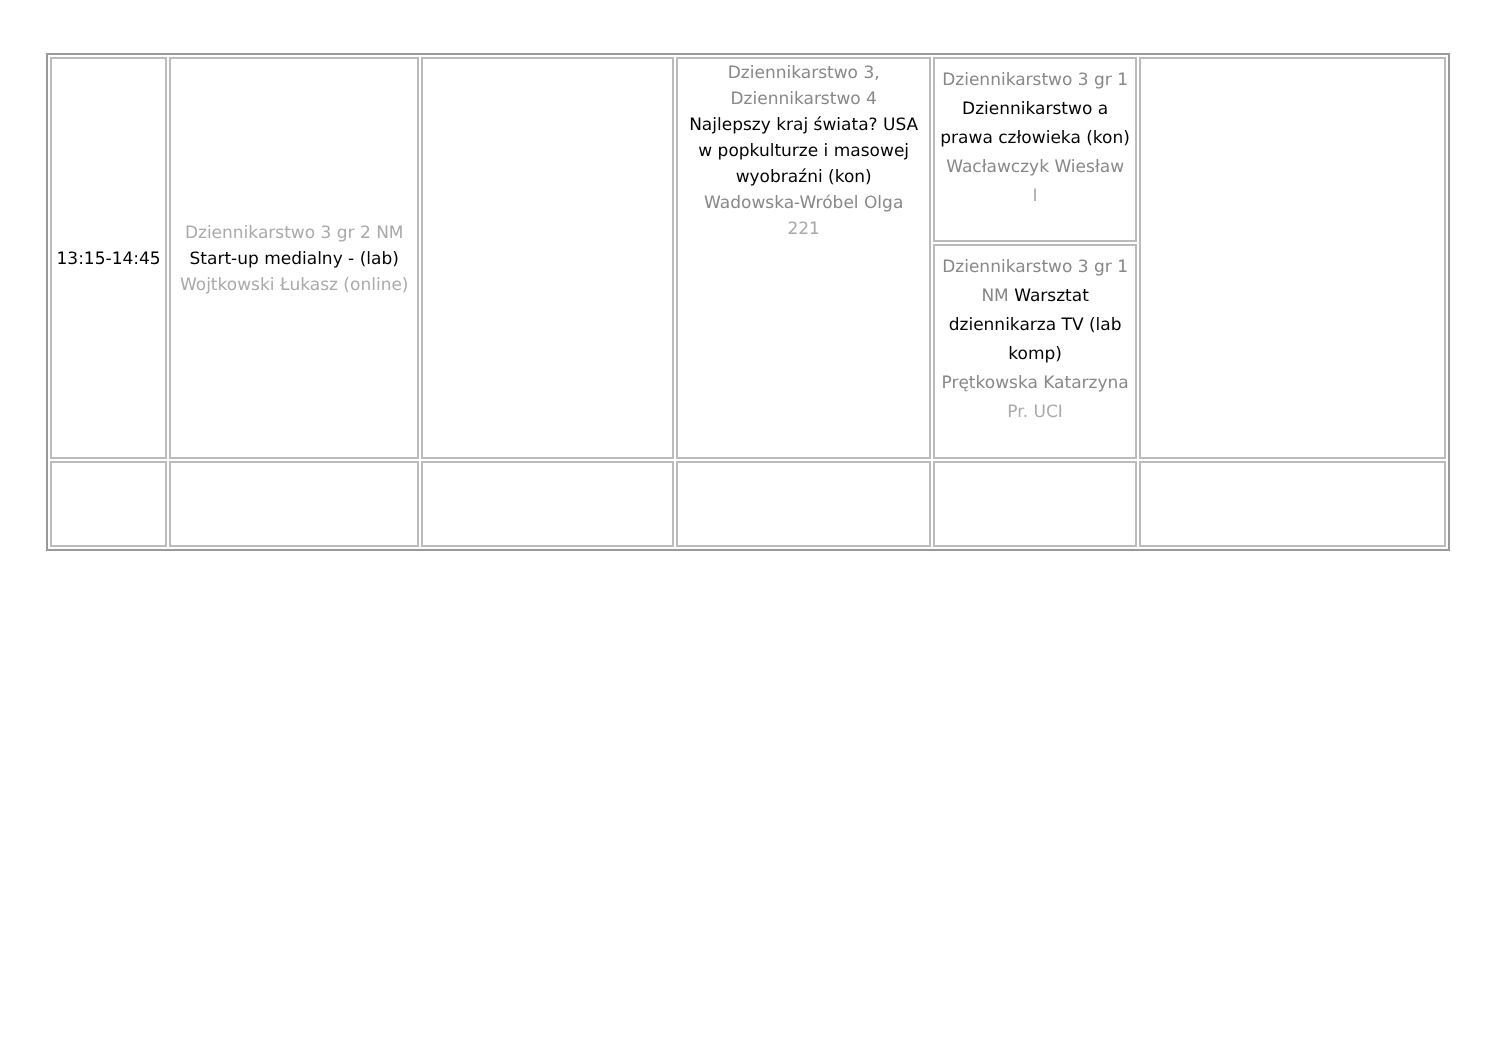| 13:15-14:45 | Dziennikarstwo 3 gr 2 NM Start-up medialny - (lab) Wojtkowski Łukasz (online) | | Dziennikarstwo 3, Dziennikarstwo 4 Najlepszy kraj świata? USA w popkulturze i masowej wyobraźni (kon) Wadowska-Wróbel Olga 221 | Dziennikarstwo 3 gr 1 Dziennikarstwo a prawa człowieka (kon) Wacławczyk Wiesław I Dziennikarstwo 3 gr 1 NM Warsztat dziennikarza TV (lab komp) Prętkowska Katarzyna Pr. UCI | |